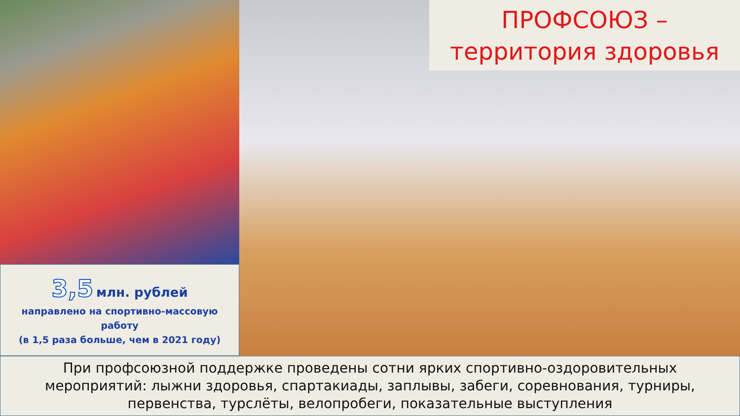3,5 млн. рублей
направлено на спортивно-массовую работу
(в 1,5 раза больше, чем в 2021 году)
ПРОФСОЮЗ –
территория здоровья
При профсоюзной поддержке проведены сотни ярких спортивно-оздоровительных мероприятий: лыжни здоровья, спартакиады, заплывы, забеги, соревнования, турниры, первенства, турслёты, велопробеги, показательные выступления